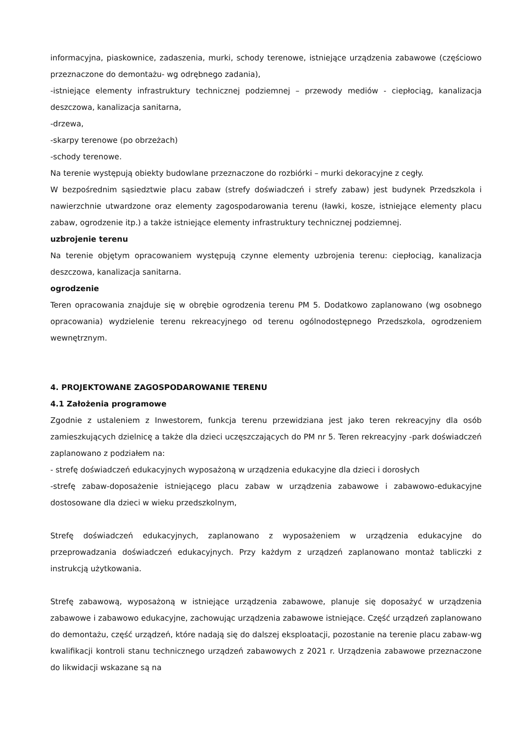informacyjna, piaskownice, zadaszenia, murki, schody terenowe, istniejące urządzenia zabawowe (częściowo przeznaczone do demontażu- wg odrębnego zadania),
-istniejące elementy infrastruktury technicznej podziemnej – przewody mediów - ciepłociąg, kanalizacja deszczowa, kanalizacja sanitarna,
-drzewa,
-skarpy terenowe (po obrzeżach)
-schody terenowe.
Na terenie występują obiekty budowlane przeznaczone do rozbiórki – murki dekoracyjne z cegły.
W bezpośrednim sąsiedztwie placu zabaw (strefy doświadczeń i strefy zabaw) jest budynek Przedszkola i nawierzchnie utwardzone oraz elementy zagospodarowania terenu (ławki, kosze, istniejące elementy placu zabaw, ogrodzenie itp.) a także istniejące elementy infrastruktury technicznej podziemnej.
uzbrojenie terenu
Na terenie objętym opracowaniem występują czynne elementy uzbrojenia terenu: ciepłociąg, kanalizacja deszczowa, kanalizacja sanitarna.
ogrodzenie
Teren opracowania znajduje się w obrębie ogrodzenia terenu PM 5. Dodatkowo zaplanowano (wg osobnego opracowania) wydzielenie terenu rekreacyjnego od terenu ogólnodostępnego Przedszkola, ogrodzeniem wewnętrznym.
4. PROJEKTOWANE ZAGOSPODAROWANIE TERENU
4.1 Założenia programowe
Zgodnie z ustaleniem z Inwestorem, funkcja terenu przewidziana jest jako teren rekreacyjny dla osób zamieszkujących dzielnicę a także dla dzieci uczęszczających do PM nr 5. Teren rekreacyjny -park doświadczeń zaplanowano z podziałem na:
- strefę doświadczeń edukacyjnych wyposażoną w urządzenia edukacyjne dla dzieci i dorosłych
-strefę zabaw-doposażenie istniejącego placu zabaw w urządzenia zabawowe i zabawowo-edukacyjne dostosowane dla dzieci w wieku przedszkolnym,
Strefę doświadczeń edukacyjnych, zaplanowano z wyposażeniem w urządzenia edukacyjne do przeprowadzania doświadczeń edukacyjnych. Przy każdym z urządzeń zaplanowano montaż tabliczki z instrukcją użytkowania.
Strefę zabawową, wyposażoną w istniejące urządzenia zabawowe, planuje się doposażyć w urządzenia zabawowe i zabawowo edukacyjne, zachowując urządzenia zabawowe istniejące. Część urządzeń zaplanowano do demontażu, część urządzeń, które nadają się do dalszej eksploatacji, pozostanie na terenie placu zabaw-wg kwalifikacji kontroli stanu technicznego urządzeń zabawowych z 2021 r. Urządzenia zabawowe przeznaczone do likwidacji wskazane są na